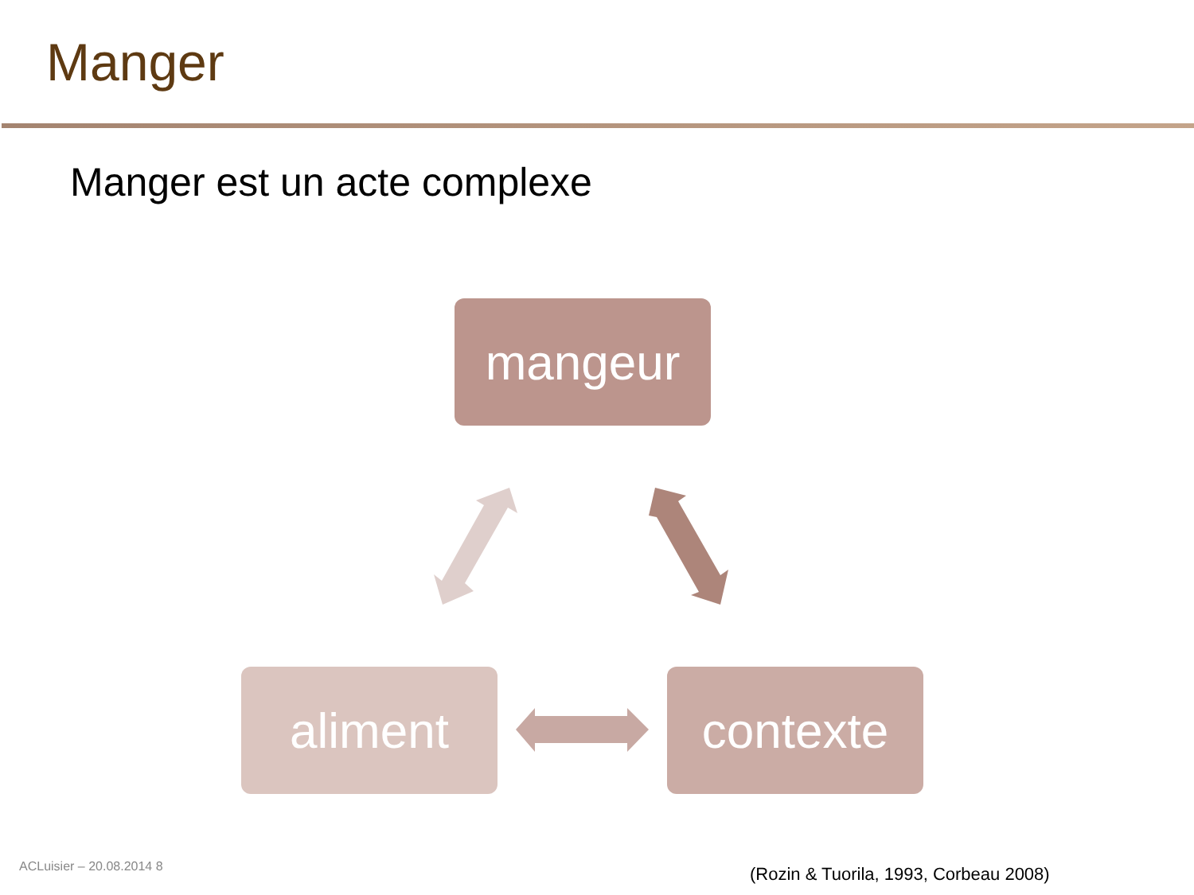Manger
Manger est un acte complexe
mangeur
aliment contexte
ACLuisier – 20.08.2014 8
(Rozin & Tuorila, 1993, Corbeau 2008)